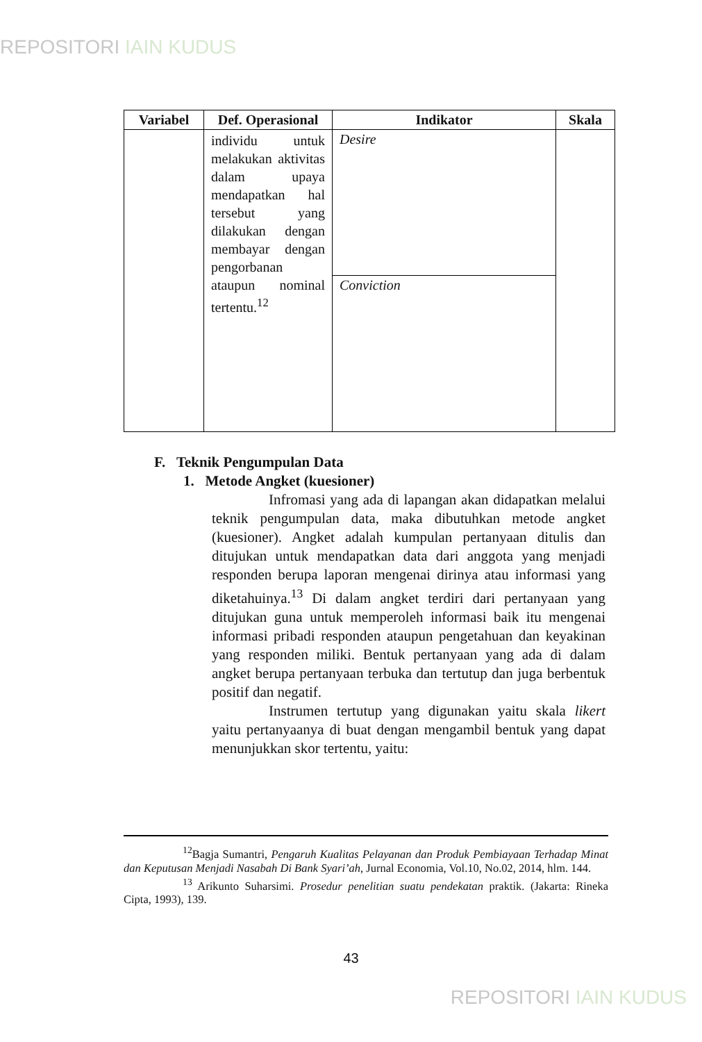REPOSITORI IAIN KUDUS
| Variabel | Def. Operasional | Indikator | Skala |
| --- | --- | --- | --- |
| | individu untuk melakukan aktivitas dalam upaya mendapatkan hal tersebut yang dilakukan dengan membayar dengan pengorbanan ataupun nominal tertentu.<sup>12</sup> | Desire | |
| | | Conviction | |
F. Teknik Pengumpulan Data
1. Metode Angket (kuesioner)
Infromasi yang ada di lapangan akan didapatkan melalui teknik pengumpulan data, maka dibutuhkan metode angket (kuesioner). Angket adalah kumpulan pertanyaan ditulis dan ditujukan untuk mendapatkan data dari anggota yang menjadi responden berupa laporan mengenai dirinya atau informasi yang diketahuinya.<sup>13</sup> Di dalam angket terdiri dari pertanyaan yang ditujukan guna untuk memperoleh informasi baik itu mengenai informasi pribadi responden ataupun pengetahuan dan keyakinan yang responden miliki. Bentuk pertanyaan yang ada di dalam angket berupa pertanyaan terbuka dan tertutup dan juga berbentuk positif dan negatif.
Instrumen tertutup yang digunakan yaitu skala likert yaitu pertanyaanya di buat dengan mengambil bentuk yang dapat menunjukkan skor tertentu, yaitu:
<sup>12</sup> Bagja Sumantri, Pengaruh Kualitas Pelayanan dan Produk Pembiayaan Terhadap Minat dan Keputusan Menjadi Nasabah Di Bank Syari’ah, Jurnal Economia, Vol.10, No.02, 2014, hlm. 144.
<sup>13</sup> Arikunto Suharsimi. Prosedur penelitian suatu pendekatan praktik. (Jakarta: Rineka Cipta, 1993), 139.
43
REPOSITORI IAIN KUDUS